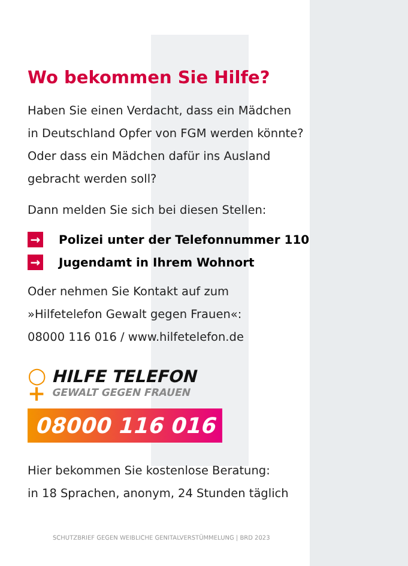Wo bekommen Sie Hilfe?
Haben Sie einen Verdacht, dass ein Mädchen
in Deutschland Opfer von FGM werden könnte?
Oder dass ein Mädchen dafür ins Ausland
gebracht werden soll?
Dann melden Sie sich bei diesen Stellen:
→ Polizei unter der Telefonnummer 110
→ Jugendamt in Ihrem Wohnort
Oder nehmen Sie Kontakt auf zum
»Hilfetelefon Gewalt gegen Frauen«:
08000 116 016 / www.hilfetelefon.de
○
+
HILFE TELEFON
GEWALT GEGEN FRAUEN
08000 116 016
Hier bekommen Sie kostenlose Beratung:
in 18 Sprachen, anonym, 24 Stunden täglich
SCHUTZBRIEF GEGEN WEIBLICHE GENITALVERSTÜMMELUNG | BRD 2023